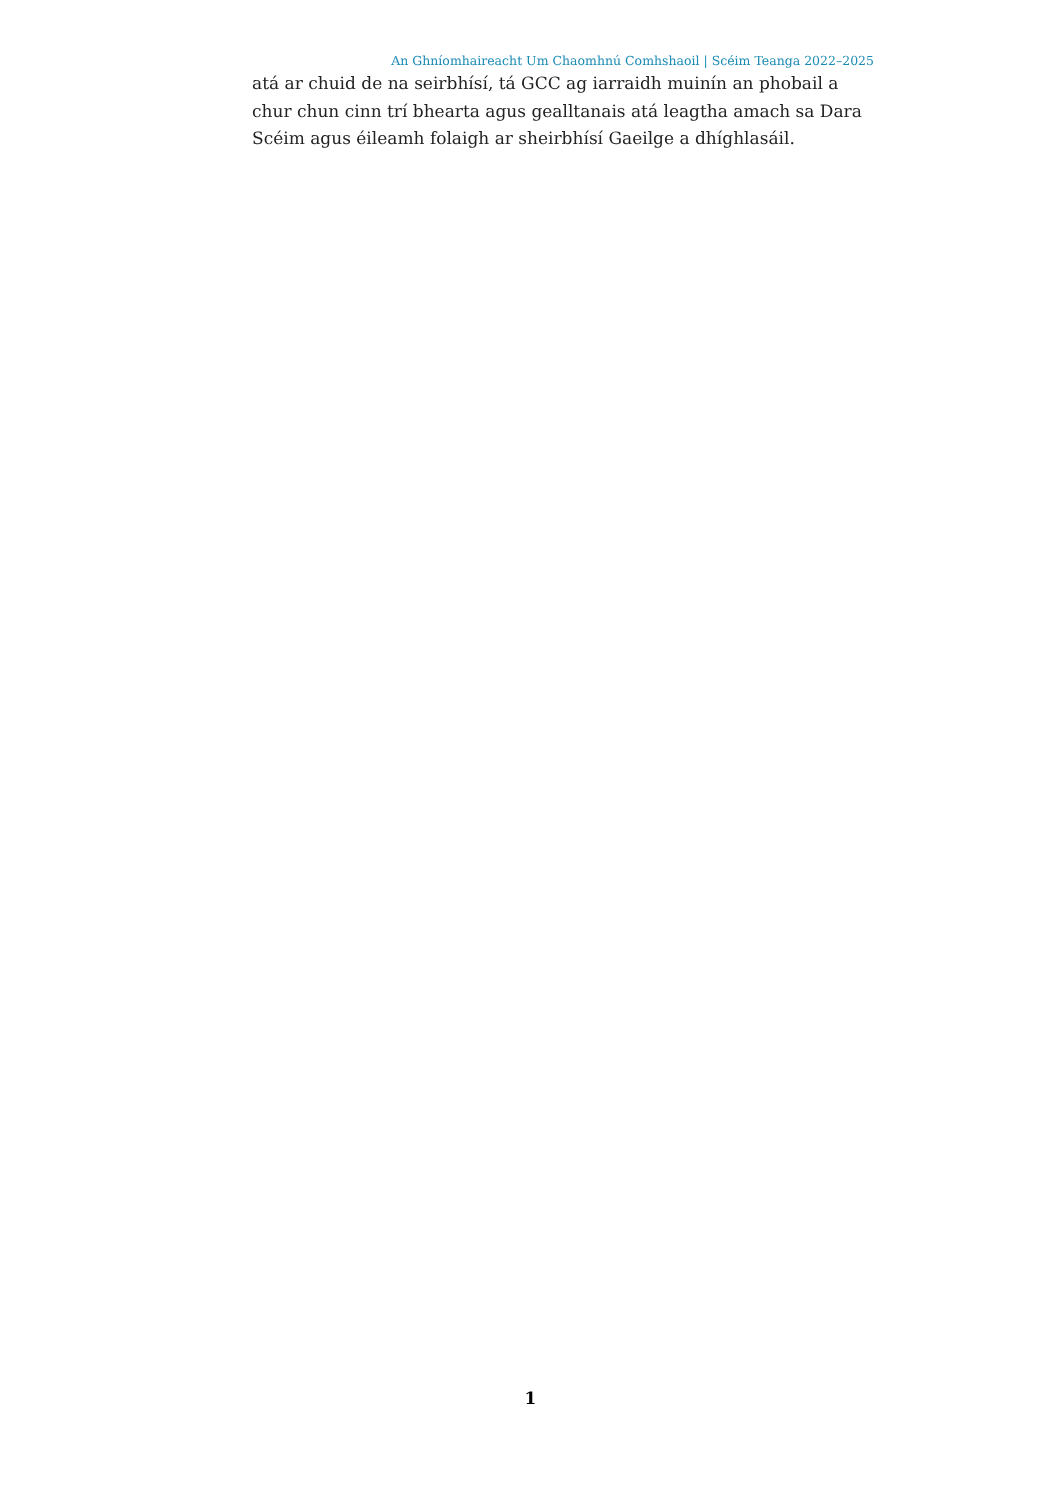An Ghníomhaireacht Um Chaomhnú Comhshaoil | Scéim Teanga 2022–2025
atá ar chuid de na seirbhísí, tá GCC ag iarraidh muinín an phobail a chur chun cinn trí bhearta agus gealltanais atá leagtha amach sa Dara Scéim agus éileamh folaigh ar sheirbhísí Gaeilge a dhíghlasáil.
1